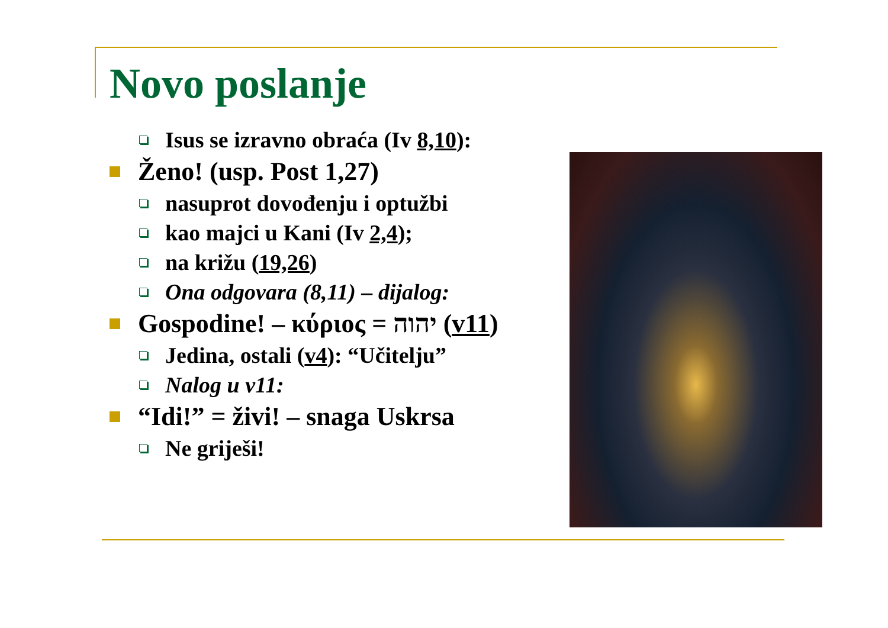Novo poslanje
Isus se izravno obraća (Iv 8,10):
Ženo! (usp. Post 1,27)
nasuprot dovođenju i optužbi
kao majci u Kani (Iv 2,4);
na križu (19,26)
Ona odgovara (8,11) – dijalog:
Gospodine! – κύριος = יהוה (v11)
Jedina, ostali (v4): “Učitelju”
Nalog u v11:
“Idi!” = živi! – snaga Uskrsa
Ne griješi!